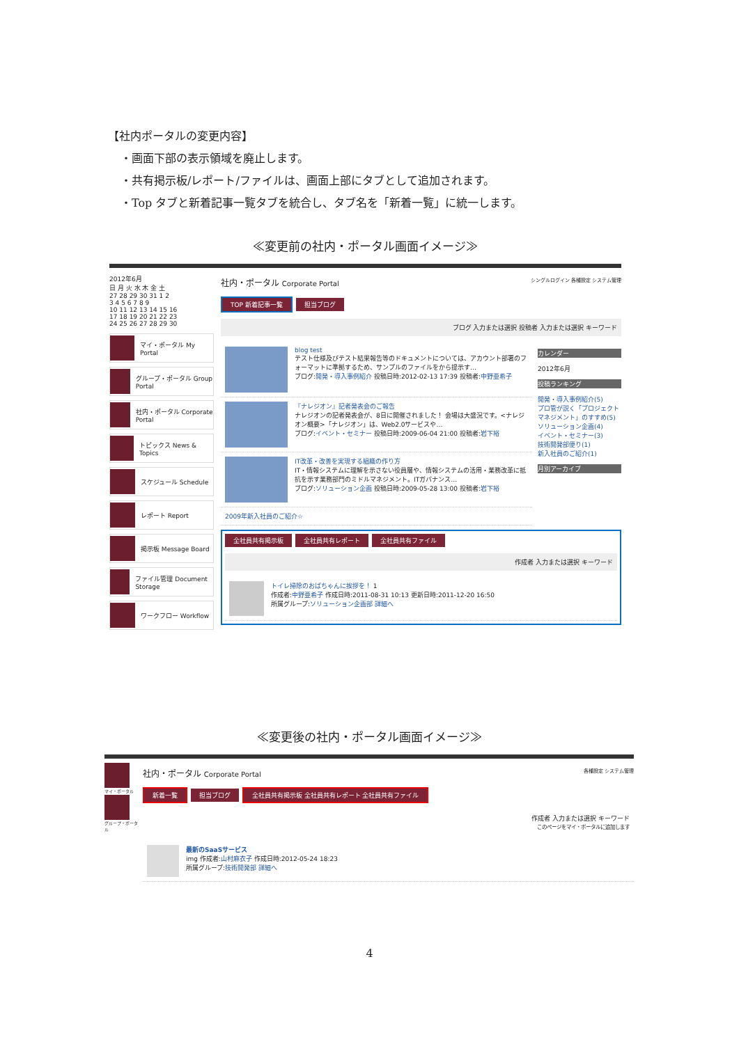【社内ポータルの変更内容】
・画面下部の表示領域を廃止します。
・共有掲示板/レポート/ファイルは、画面上部にタブとして追加されます。
・Top タブと新着記事一覧タブを統合し、タブ名を「新着一覧」に統一します。
≪変更前の社内・ポータル画面イメージ≫
2012年6月
日 月 火 水 木 金 土
27 28 29 30 31 1 2
3 4 5 6 7 8 9
10 11 12 13 14 15 16
17 18 19 20 21 22 23
24 25 26 27 28 29 30
マイ・ポータル My Portal
グループ・ポータル Group Portal
社内・ポータル Corporate Portal
トピックス News & Topics
スケジュール Schedule
レポート Report
掲示板 Message Board
ファイル管理 Document Storage
ワークフロー Workflow
社内・ポータル Corporate Portal シングルログイン 各種設定 システム管理
TOP 新着記事一覧 担当ブログ
ブログ 入力または選択 投稿者 入力または選択 キーワード
blog test
テスト仕様及びテスト結果報告等のドキュメントについては、アカウント部署のフォーマットに準拠するため、サンプルのファイルをから提示す…
ブログ:開発・導入事例紹介 投稿日時:2012-02-13 17:39 投稿者:中野亜希子
『ナレジオン』記者発表会のご報告
ナレジオンの記者発表会が、8日に開催されました！ 会場は大盛況です。<ナレジオン概要>「ナレジオン」は、Web2.0サービスや…
ブログ:イベント・セミナー 投稿日時:2009-06-04 21:00 投稿者:岩下裕
IT改革・改善を実現する組織の作り方
IT・情報システムに理解を示さない役員層や、情報システムの活用・業務改革に抵抗を示す業務部門のミドルマネジメント。ITガバナンス…
ブログ:ソリューション企画 投稿日時:2009-05-28 13:00 投稿者:岩下裕
2009年新入社員のご紹介☆
カレンダー
2012年6月
投稿ランキング
開発・導入事例紹介(5)
プロ管が説く「プロジェクトマネジメント」のすすめ(5)
ソリューション企画(4)
イベント・セミナー(3)
技術開発部便り(1)
新入社員のご紹介(1)
月別アーカイブ
全社員共有掲示板 全社員共有レポート 全社員共有ファイル
作成者 入力または選択 キーワード
トイレ掃除のおばちゃんに挨拶を！ 1
作成者:中野亜希子 作成日時:2011-08-31 10:13 更新日時:2011-12-20 16:50
所属グループ:ソリューション企画部 詳細へ
≪変更後の社内・ポータル画面イメージ≫
マイ・ポータル
グループ・ポータル
社内・ポータル Corporate Portal 各種設定 システム管理
新着一覧 担当ブログ 全社員共有掲示板 全社員共有レポート 全社員共有ファイル
作成者 入力または選択 キーワード
このページをマイ・ポータルに追加します
最新のSaaSサービス
img 作成者:山村麻衣子 作成日時:2012-05-24 18:23
所属グループ:技術開発部 詳細へ
4